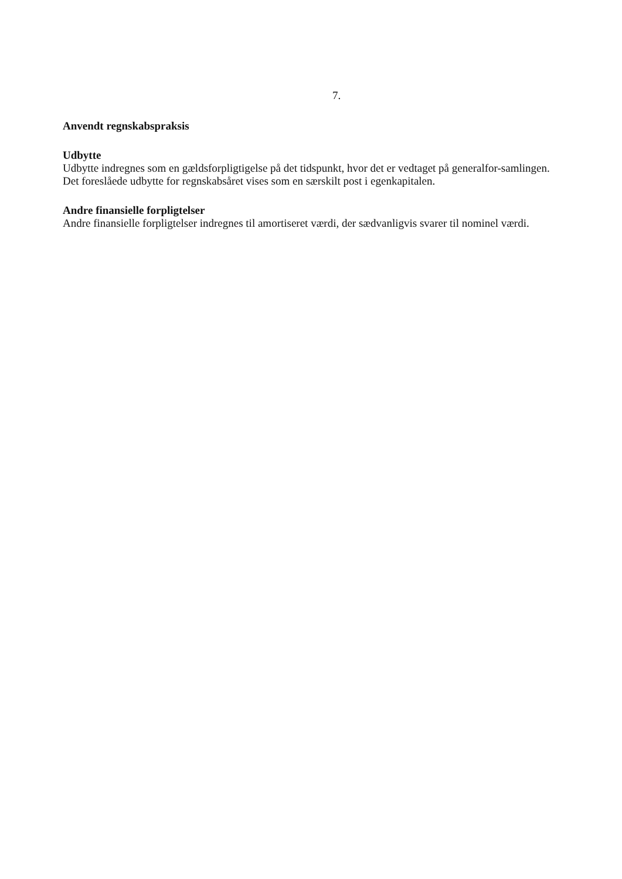7.
Anvendt regnskabspraksis
Udbytte
Udbytte indregnes som en gældsforpligtigelse på det tidspunkt, hvor det er vedtaget på generalfor-samlingen. Det foreslåede udbytte for regnskabsåret vises som en særskilt post i egenkapitalen.
Andre finansielle forpligtelser
Andre finansielle forpligtelser indregnes til amortiseret værdi, der sædvanligvis svarer til nominel værdi.